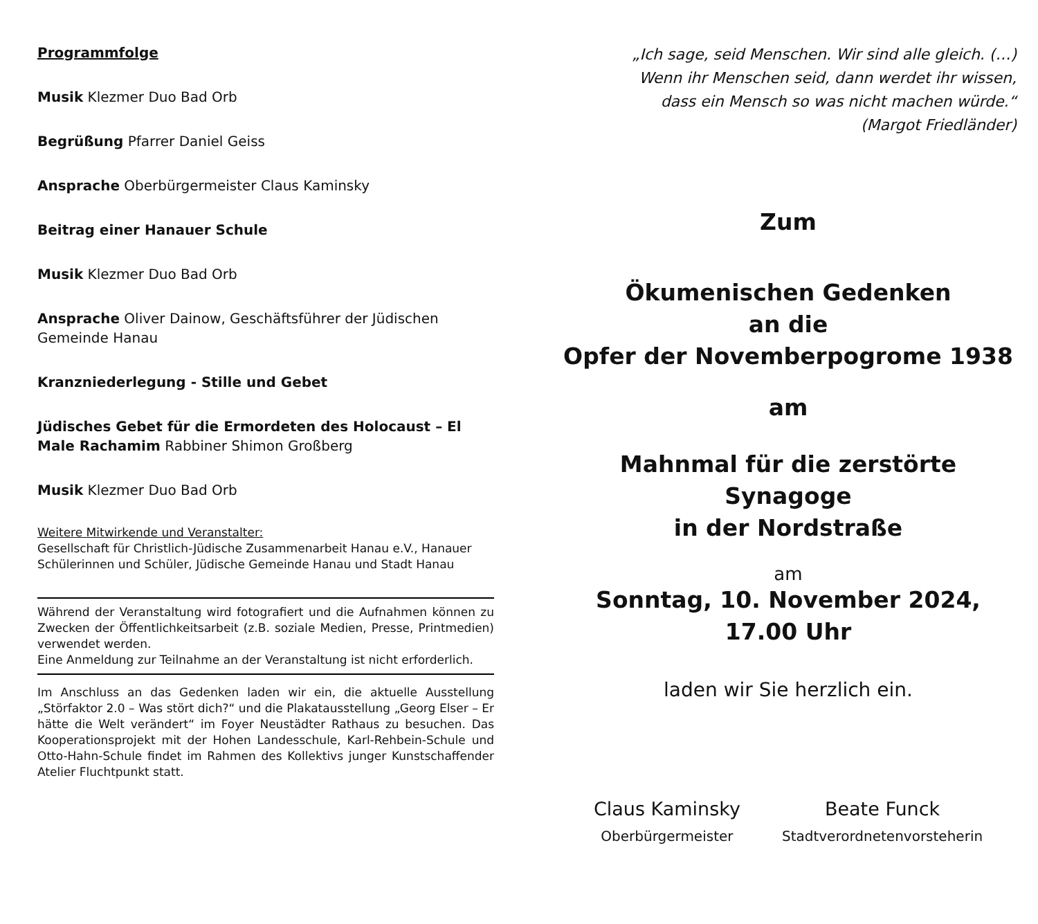Programmfolge
Musik Klezmer Duo Bad Orb
Begrüßung Pfarrer Daniel Geiss
Ansprache Oberbürgermeister Claus Kaminsky
Beitrag einer Hanauer Schule
Musik Klezmer Duo Bad Orb
Ansprache Oliver Dainow, Geschäftsführer der Jüdischen Gemeinde Hanau
Kranzniederlegung - Stille und Gebet
Jüdisches Gebet für die Ermordeten des Holocaust – El Male Rachamim Rabbiner Shimon Großberg
Musik Klezmer Duo Bad Orb
Weitere Mitwirkende und Veranstalter:
Gesellschaft für Christlich-Jüdische Zusammenarbeit Hanau e.V., Hanauer Schülerinnen und Schüler, Jüdische Gemeinde Hanau und Stadt Hanau
Während der Veranstaltung wird fotografiert und die Aufnahmen können zu Zwecken der Öffentlichkeitsarbeit (z.B. soziale Medien, Presse, Printmedien) verwendet werden.
Eine Anmeldung zur Teilnahme an der Veranstaltung ist nicht erforderlich.
Im Anschluss an das Gedenken laden wir ein, die aktuelle Ausstellung „Störfaktor 2.0 – Was stört dich?“ und die Plakatausstellung „Georg Elser – Er hätte die Welt verändert“ im Foyer Neustädter Rathaus zu besuchen. Das Kooperationsprojekt mit der Hohen Landesschule, Karl-Rehbein-Schule und Otto-Hahn-Schule findet im Rahmen des Kollektivs junger Kunstschaffender Atelier Fluchtpunkt statt.
„Ich sage, seid Menschen. Wir sind alle gleich. (…)
Wenn ihr Menschen seid, dann werdet ihr wissen,
dass ein Mensch so was nicht machen würde.“
(Margot Friedländer)
Zum
Ökumenischen Gedenken
an die
Opfer der Novemberpogrome 1938
am
Mahnmal für die zerstörte Synagoge
in der Nordstraße
am
Sonntag, 10. November 2024,
17.00 Uhr
laden wir Sie herzlich ein.
Claus Kaminsky
Oberbürgermeister
Beate Funck
Stadtverordnetenvorsteherin